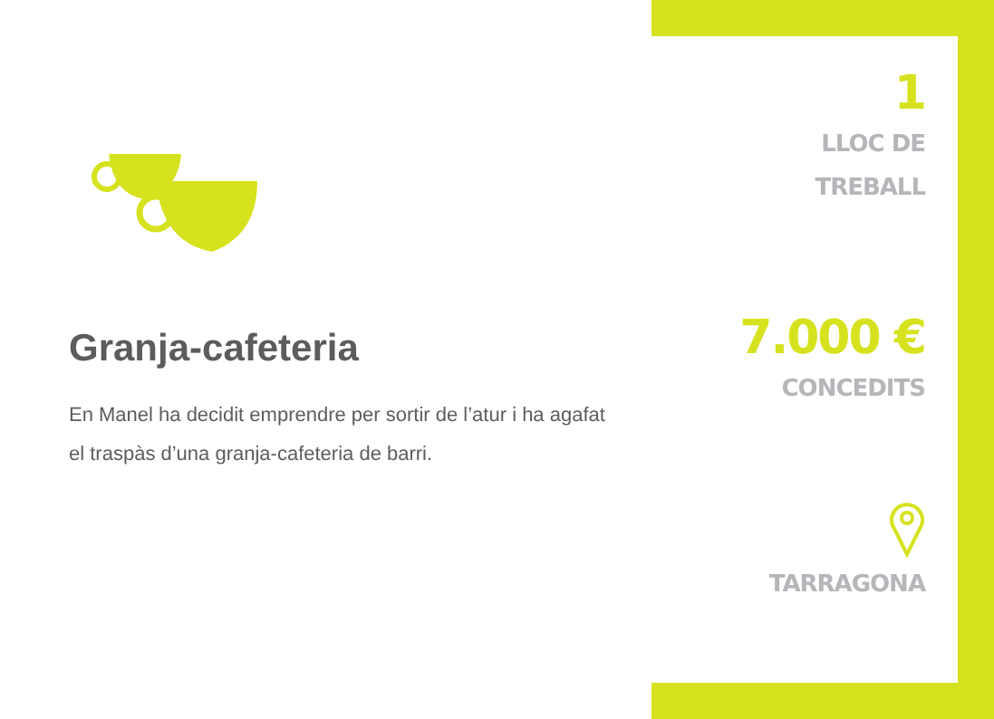Granja-cafeteria
En Manel ha decidit emprendre per sortir de l’atur i ha agafat el traspàs d’una granja-cafeteria de barri.
1
LLOC DE
TREBALL
7.000 €
CONCEDITS
TARRAGONA